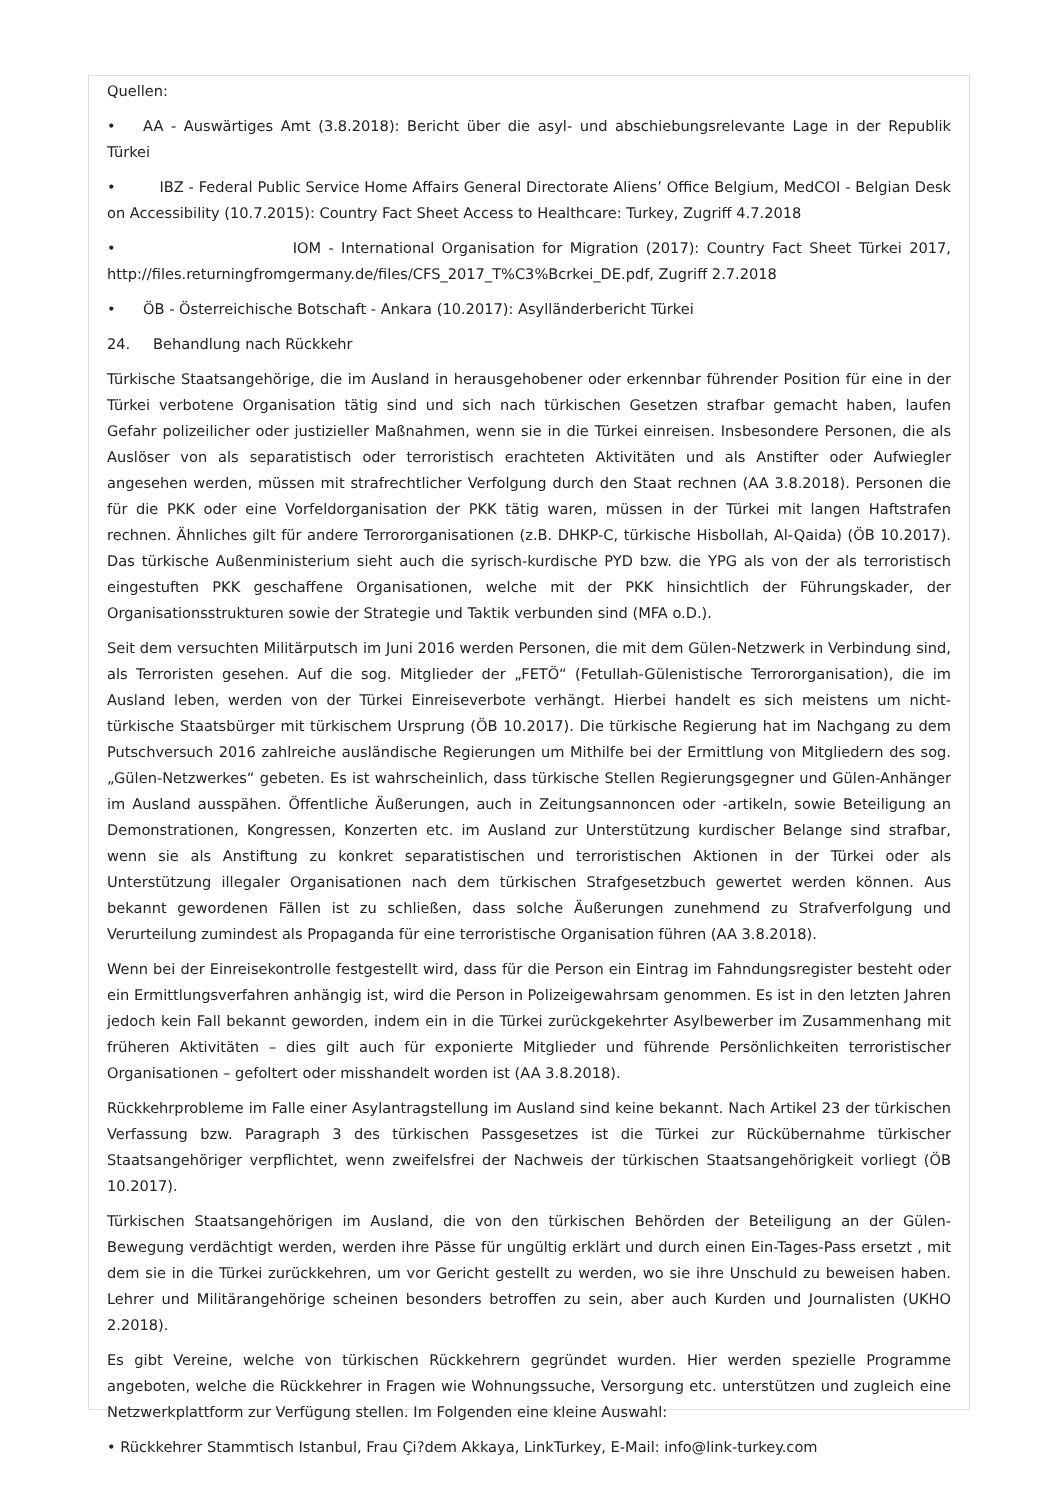Quellen:
• AA - Auswärtiges Amt (3.8.2018): Bericht über die asyl- und abschiebungsrelevante Lage in der Republik Türkei
• IBZ - Federal Public Service Home Affairs General Directorate Aliens’ Office Belgium, MedCOI - Belgian Desk on Accessibility (10.7.2015): Country Fact Sheet Access to Healthcare: Turkey, Zugriff 4.7.2018
• IOM - International Organisation for Migration (2017): Country Fact Sheet Türkei 2017, http://files.returningfromgermany.de/files/CFS_2017_T%C3%Bcrkei_DE.pdf, Zugriff 2.7.2018
• ÖB - Österreichische Botschaft - Ankara (10.2017): Asylländerbericht Türkei
24. Behandlung nach Rückkehr
Türkische Staatsangehörige, die im Ausland in herausgehobener oder erkennbar führender Position für eine in der Türkei verbotene Organisation tätig sind und sich nach türkischen Gesetzen strafbar gemacht haben, laufen Gefahr polizeilicher oder justizieller Maßnahmen, wenn sie in die Türkei einreisen. Insbesondere Personen, die als Auslöser von als separatistisch oder terroristisch erachteten Aktivitäten und als Anstifter oder Aufwiegler angesehen werden, müssen mit strafrechtlicher Verfolgung durch den Staat rechnen (AA 3.8.2018). Personen die für die PKK oder eine Vorfeldorganisation der PKK tätig waren, müssen in der Türkei mit langen Haftstrafen rechnen. Ähnliches gilt für andere Terrororganisationen (z.B. DHKP-C, türkische Hisbollah, Al-Qaida) (ÖB 10.2017). Das türkische Außenministerium sieht auch die syrisch-kurdische PYD bzw. die YPG als von der als terroristisch eingestuften PKK geschaffene Organisationen, welche mit der PKK hinsichtlich der Führungskader, der Organisationsstrukturen sowie der Strategie und Taktik verbunden sind (MFA o.D.).
Seit dem versuchten Militärputsch im Juni 2016 werden Personen, die mit dem Gülen-Netzwerk in Verbindung sind, als Terroristen gesehen. Auf die sog. Mitglieder der „FETÖ“ (Fetullah-Gülenistische Terrororganisation), die im Ausland leben, werden von der Türkei Einreiseverbote verhängt. Hierbei handelt es sich meistens um nicht-türkische Staatsbürger mit türkischem Ursprung (ÖB 10.2017). Die türkische Regierung hat im Nachgang zu dem Putschversuch 2016 zahlreiche ausländische Regierungen um Mithilfe bei der Ermittlung von Mitgliedern des sog. „Gülen-Netzwerkes“ gebeten. Es ist wahrscheinlich, dass türkische Stellen Regierungsgegner und Gülen-Anhänger im Ausland ausspähen. Öffentliche Äußerungen, auch in Zeitungsannoncen oder -artikeln, sowie Beteiligung an Demonstrationen, Kongressen, Konzerten etc. im Ausland zur Unterstützung kurdischer Belange sind strafbar, wenn sie als Anstiftung zu konkret separatistischen und terroristischen Aktionen in der Türkei oder als Unterstützung illegaler Organisationen nach dem türkischen Strafgesetzbuch gewertet werden können. Aus bekannt gewordenen Fällen ist zu schließen, dass solche Äußerungen zunehmend zu Strafverfolgung und Verurteilung zumindest als Propaganda für eine terroristische Organisation führen (AA 3.8.2018).
Wenn bei der Einreisekontrolle festgestellt wird, dass für die Person ein Eintrag im Fahndungsregister besteht oder ein Ermittlungsverfahren anhängig ist, wird die Person in Polizeigewahrsam genommen. Es ist in den letzten Jahren jedoch kein Fall bekannt geworden, indem ein in die Türkei zurückgekehrter Asylbewerber im Zusammenhang mit früheren Aktivitäten – dies gilt auch für exponierte Mitglieder und führende Persönlichkeiten terroristischer Organisationen – gefoltert oder misshandelt worden ist (AA 3.8.2018).
Rückkehrprobleme im Falle einer Asylantragstellung im Ausland sind keine bekannt. Nach Artikel 23 der türkischen Verfassung bzw. Paragraph 3 des türkischen Passgesetzes ist die Türkei zur Rückübernahme türkischer Staatsangehöriger verpflichtet, wenn zweifelsfrei der Nachweis der türkischen Staatsangehörigkeit vorliegt (ÖB 10.2017).
Türkischen Staatsangehörigen im Ausland, die von den türkischen Behörden der Beteiligung an der Gülen-Bewegung verdächtigt werden, werden ihre Pässe für ungültig erklärt und durch einen Ein-Tages-Pass ersetzt , mit dem sie in die Türkei zurückkehren, um vor Gericht gestellt zu werden, wo sie ihre Unschuld zu beweisen haben. Lehrer und Militärangehörige scheinen besonders betroffen zu sein, aber auch Kurden und Journalisten (UKHO 2.2018).
Es gibt Vereine, welche von türkischen Rückkehrern gegründet wurden. Hier werden spezielle Programme angeboten, welche die Rückkehrer in Fragen wie Wohnungssuche, Versorgung etc. unterstützen und zugleich eine Netzwerkplattform zur Verfügung stellen. Im Folgenden eine kleine Auswahl:
• Rückkehrer Stammtisch Istanbul, Frau Çi?dem Akkaya, LinkTurkey, E-Mail: info@link-turkey.com